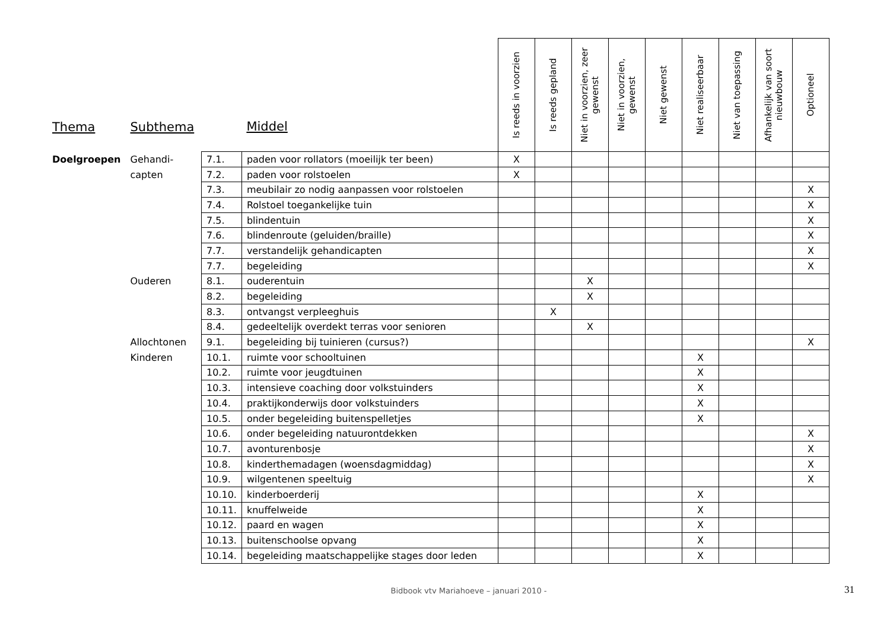| Thema | Subthema | | Middel | Is reeds in voorzien | Is reeds gepland | Niet in voorzien, zeer gewenst | Niet in voorzien, gewenst | Niet gewenst | Niet realiseerbaar | Niet van toepassing | Afhankelijk van soort nieuwbouw | Optioneel |
| --- | --- | --- | --- | --- | --- | --- | --- | --- | --- | --- | --- | --- |
| Doelgroepen | Gehandi- | 7.1. | paden voor rollators (moeilijk ter been) | X | | | | | | | | |
| | capten | 7.2. | paden voor rolstoelen | X | | | | | | | | |
| | | 7.3. | meubilair zo nodig aanpassen voor rolstoelen | | | | | | | | | X |
| | | 7.4. | Rolstoel toegankelijke tuin | | | | | | | | | X |
| | | 7.5. | blindentuin | | | | | | | | | X |
| | | 7.6. | blindenroute (geluiden/braille) | | | | | | | | | X |
| | | 7.7. | verstandelijk gehandicapten | | | | | | | | | X |
| | | 7.7. | begeleiding | | | | | | | | | X |
| | Ouderen | 8.1. | ouderentuin | | | X | | | | | | |
| | | 8.2. | begeleiding | | | X | | | | | | |
| | | 8.3. | ontvangst verpleeghuis | | X | | | | | | | |
| | | 8.4. | gedeeltelijk overdekt terras voor senioren | | | X | | | | | | |
| | Allochtonen | 9.1. | begeleiding bij tuinieren (cursus?) | | | | | | | | | X |
| | Kinderen | 10.1. | ruimte voor schooltuinen | | | | | | X | | | |
| | | 10.2. | ruimte voor jeugdtuinen | | | | | | X | | | |
| | | 10.3. | intensieve coaching door volkstuinders | | | | | | X | | | |
| | | 10.4. | praktijkonderwijs door volkstuinders | | | | | | X | | | |
| | | 10.5. | onder begeleiding buitenspelletjes | | | | | | X | | | |
| | | 10.6. | onder begeleiding natuurontdekken | | | | | | | | | X |
| | | 10.7. | avonturenbosje | | | | | | | | | X |
| | | 10.8. | kinderthemadagen (woensdagmiddag) | | | | | | | | | X |
| | | 10.9. | wilgentenen speeltuig | | | | | | | | | X |
| | | 10.10. | kinderboerderij | | | | | | X | | | |
| | | 10.11. | knuffelweide | | | | | | X | | | |
| | | 10.12. | paard en wagen | | | | | | X | | | |
| | | 10.13. | buitenschoolse opvang | | | | | | X | | | |
| | | 10.14. | begeleiding maatschappelijke stages door leden | | | | | | X | | | |
Bidbook vtv Mariahoeve – januari 2010 - 31